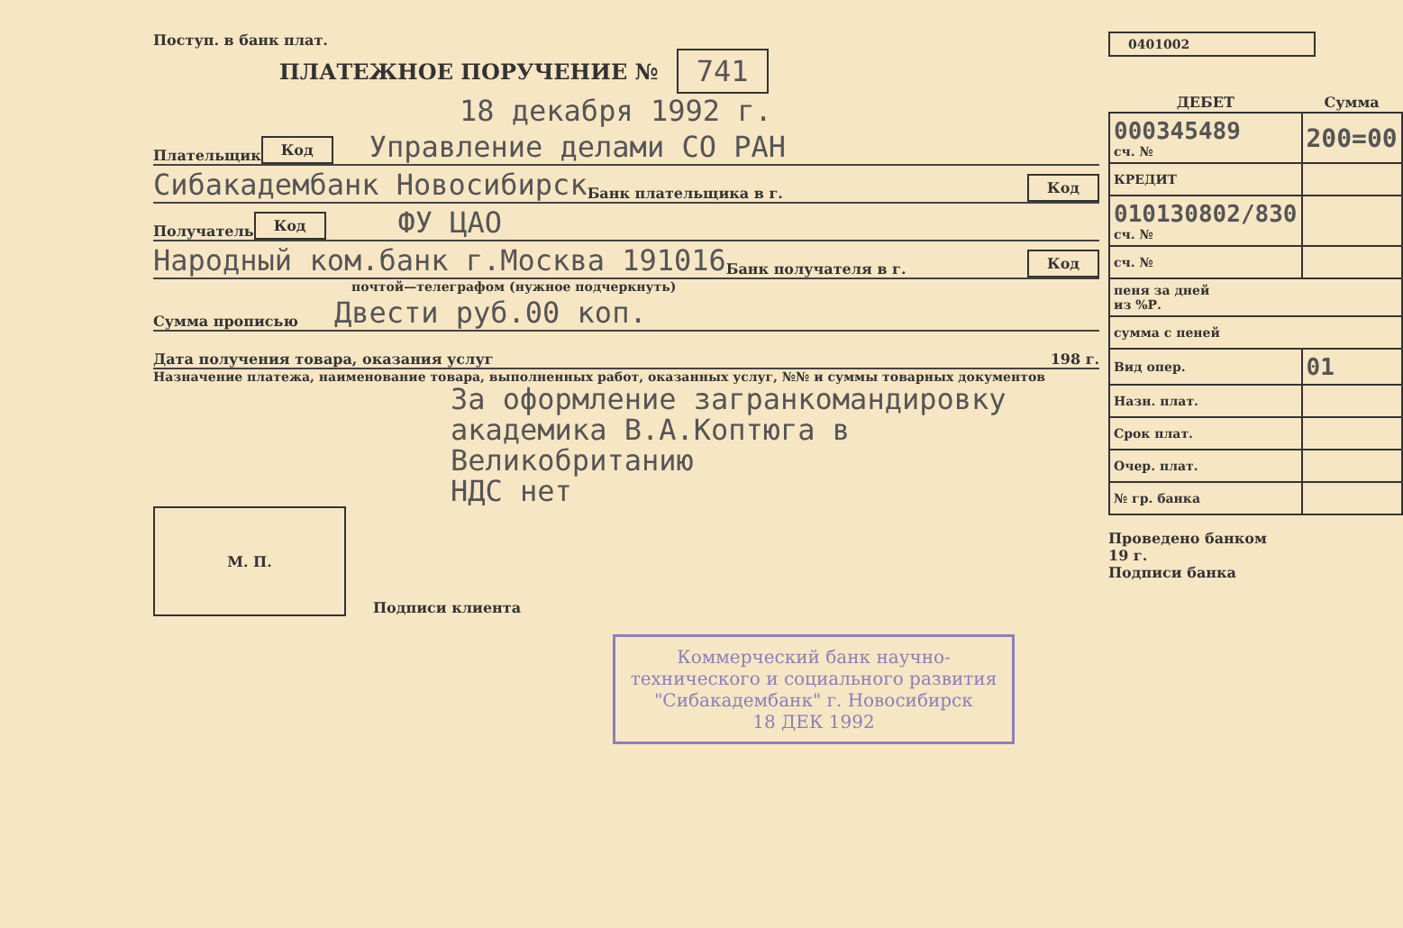Поступ. в банк плат.
ПЛАТЕЖНОЕ ПОРУЧЕНИЕ № 741
18 декабря 1992 г.
Плательщик Код Управление делами СО РАН
Сибакадембанк Новосибирск Банк плательщика в г. Код
Получатель Код ФУ ЦАО
Народный ком.банк г.Москва 191016 Банк получателя в г. Код
почтой—телеграфом (нужное подчеркнуть)
Сумма прописью Двести руб.00 коп.
Дата получения товара, оказания услуг 198 г.
Назначение платежа, наименование товара, выполненных работ, оказанных услуг, №№ и суммы товарных документов
За оформление загранкомандировку
академика В.А.Коптюга в Великобританию
НДС нет
М. П.
Подписи клиента
Коммерческий банк научно-технического и социального развития "Сибакадембанк" г. Новосибирск
18 ДЕК 1992
0401002
| ДЕБЕТ | Сумма |
| --- | --- |
| 000345489 сч. № | 200=00 |
| КРЕДИТ | |
| 010130802/830 сч. № | |
| сч. № | |
| пеня за дней из %Р. | |
| сумма с пеней | |
| Вид опер. | 01 |
| Назн. плат. | |
| Срок плат. | |
| Очер. плат. | |
| № гр. банка | |
Проведено банком
19 г.
Подписи банка